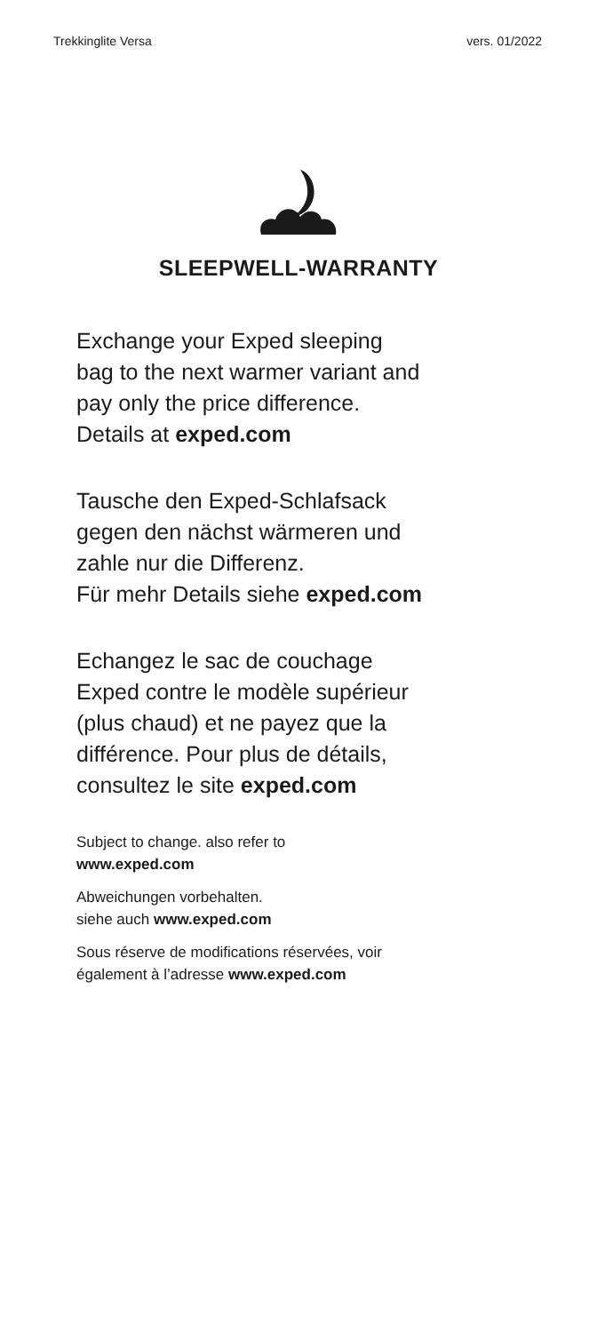Trekkinglite Versa vers. 01/2022
SLEEPWELL-WARRANTY
Exchange your Exped sleeping
bag to the next warmer variant and
pay only the price difference.
Details at exped.com
Tausche den Exped-Schlafsack
gegen den nächst wärmeren und
zahle nur die Differenz.
Für mehr Details siehe exped.com
Echangez le sac de couchage
Exped contre le modèle supérieur
(plus chaud) et ne payez que la
différence. Pour plus de détails,
consultez le site exped.com
Subject to change. also refer to
www.exped.com
Abweichungen vorbehalten.
siehe auch www.exped.com
Sous réserve de modifications réservées, voir
également à l’adresse www.exped.com